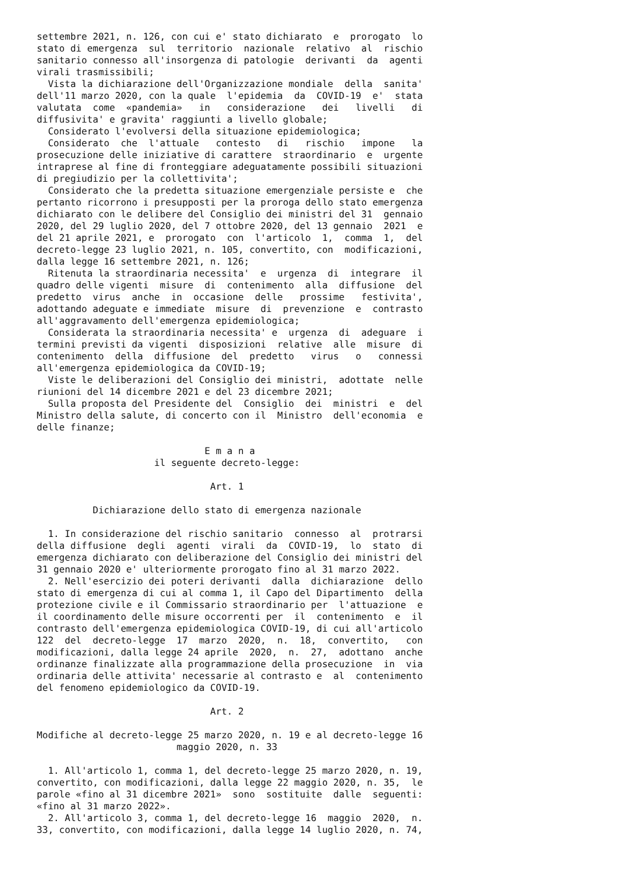settembre 2021, n. 126, con cui e' stato dichiarato  e  prorogato  lo
stato di emergenza  sul  territorio  nazionale  relativo  al  rischio
sanitario connesso all'insorgenza di patologie  derivanti  da  agenti
virali trasmissibili;
  Vista la dichiarazione dell'Organizzazione mondiale  della  sanita'
dell'11 marzo 2020, con la quale  l'epidemia  da  COVID-19  e'  stata
valutata  come  «pandemia»   in   considerazione   dei   livelli   di
diffusivita' e gravita' raggiunti a livello globale;
  Considerato l'evolversi della situazione epidemiologica;
  Considerato  che  l'attuale   contesto   di   rischio   impone   la
prosecuzione delle iniziative di carattere  straordinario  e  urgente
intraprese al fine di fronteggiare adeguatamente possibili situazioni
di pregiudizio per la collettivita';
  Considerato che la predetta situazione emergenziale persiste e  che
pertanto ricorrono i presupposti per la proroga dello stato emergenza
dichiarato con le delibere del Consiglio dei ministri del 31  gennaio
2020, del 29 luglio 2020, del 7 ottobre 2020, del 13 gennaio  2021  e
del 21 aprile 2021, e  prorogato  con  l'articolo  1,  comma  1,  del
decreto-legge 23 luglio 2021, n. 105, convertito, con  modificazioni,
dalla legge 16 settembre 2021, n. 126;
  Ritenuta la straordinaria necessita'  e  urgenza  di  integrare  il
quadro delle vigenti  misure  di  contenimento  alla  diffusione  del
predetto  virus  anche  in  occasione  delle   prossime   festivita',
adottando adeguate e immediate  misure  di  prevenzione  e  contrasto
all'aggravamento dell'emergenza epidemiologica;
  Considerata la straordinaria necessita' e  urgenza  di  adeguare  i
termini previsti da vigenti  disposizioni  relative  alle  misure  di
contenimento  della  diffusione  del  predetto   virus   o   connessi
all'emergenza epidemiologica da COVID-19;
  Viste le deliberazioni del Consiglio dei ministri,  adottate  nelle
riunioni del 14 dicembre 2021 e del 23 dicembre 2021;
  Sulla proposta del Presidente del  Consiglio  dei  ministri  e  del
Ministro della salute, di concerto con il  Ministro  dell'economia  e
delle finanze;

                              E m a n a
                     il seguente decreto-legge:

                               Art. 1

          Dichiarazione dello stato di emergenza nazionale

  1. In considerazione del rischio sanitario  connesso  al  protrarsi
della diffusione  degli  agenti  virali  da  COVID-19,  lo  stato  di
emergenza dichiarato con deliberazione del Consiglio dei ministri del
31 gennaio 2020 e' ulteriormente prorogato fino al 31 marzo 2022.
  2. Nell'esercizio dei poteri derivanti  dalla  dichiarazione  dello
stato di emergenza di cui al comma 1, il Capo del Dipartimento  della
protezione civile e il Commissario straordinario per  l'attuazione  e
il coordinamento delle misure occorrenti per  il  contenimento  e  il
contrasto dell'emergenza epidemiologica COVID-19, di cui all'articolo
122  del  decreto-legge  17  marzo  2020,  n.  18,  convertito,   con
modificazioni, dalla legge 24 aprile  2020,  n.  27,  adottano  anche
ordinanze finalizzate alla programmazione della prosecuzione  in  via
ordinaria delle attivita' necessarie al contrasto e  al  contenimento
del fenomeno epidemiologico da COVID-19.

                               Art. 2

Modifiche al decreto-legge 25 marzo 2020, n. 19 e al decreto-legge 16
                         maggio 2020, n. 33

  1. All'articolo 1, comma 1, del decreto-legge 25 marzo 2020, n. 19,
convertito, con modificazioni, dalla legge 22 maggio 2020, n. 35,  le
parole «fino al 31 dicembre 2021»  sono  sostituite  dalle  seguenti:
«fino al 31 marzo 2022».
  2. All'articolo 3, comma 1, del decreto-legge 16  maggio  2020,  n.
33, convertito, con modificazioni, dalla legge 14 luglio 2020, n. 74,